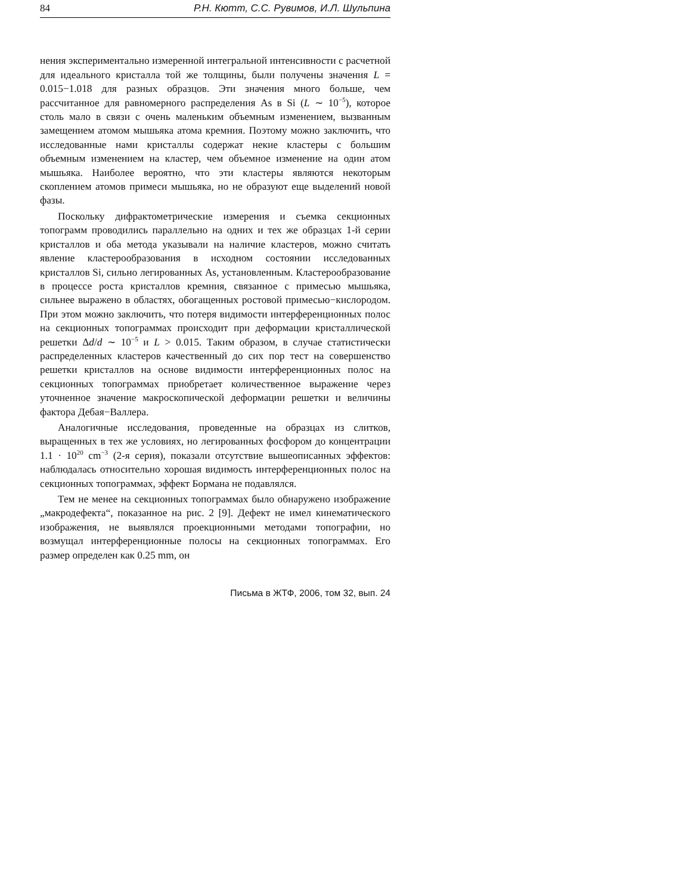84 Р.Н. Кютт, С.С. Рувимов, И.Л. Шульпина
нения экспериментально измеренной интегральной интенсивности с расчетной для идеального кристалла той же толщины, были получены значения L = 0.015−1.018 для разных образцов. Эти значения много больше, чем рассчитанное для равномерного распределения As в Si (L ∼ 10<sup>−5</sup>), которое столь мало в связи с очень маленьким объемным изменением, вызванным замещением атомом мышьяка атома кремния. Поэтому можно заключить, что исследованные нами кристаллы содержат некие кластеры с большим объемным изменением на кластер, чем объемное изменение на один атом мышьяка. Наиболее вероятно, что эти кластеры являются некоторым скоплением атомов примеси мышьяка, но не образуют еще выделений новой фазы.
Поскольку дифрактометрические измерения и съемка секционных топограмм проводились параллельно на одних и тех же образцах 1-й серии кристаллов и оба метода указывали на наличие кластеров, можно считать явление кластерообразования в исходном состоянии исследованных кристаллов Si, сильно легированных As, установленным. Кластерообразование в процессе роста кристаллов кремния, связанное с примесью мышьяка, сильнее выражено в областях, обогащенных ростовой примесью−кислородом. При этом можно заключить, что потеря видимости интерференционных полос на секционных топограммах происходит при деформации кристаллической решетки Δd/d ∼ 10<sup>−5</sup> и L > 0.015. Таким образом, в случае статистически распределенных кластеров качественный до сих пор тест на совершенство решетки кристаллов на основе видимости интерференционных полос на секционных топограммах приобретает количественное выражение через уточненное значение макроскопической деформации решетки и величины фактора Дебая−Валлера.
Аналогичные исследования, проведенные на образцах из слитков, выращенных в тех же условиях, но легированных фосфором до концентрации 1.1 · 10<sup>20</sup> cm<sup>−3</sup> (2-я серия), показали отсутствие вышеописанных эффектов: наблюдалась относительно хорошая видимость интерференционных полос на секционных топограммах, эффект Бормана не подавлялся.
Тем не менее на секционных топограммах было обнаружено изображение „макродефекта“, показанное на рис. 2 [9]. Дефект не имел кинематического изображения, не выявлялся проекционными методами топографии, но возмущал интерференционные полосы на секционных топограммах. Его размер определен как 0.25 mm, он
Письма в ЖТФ, 2006, том 32, вып. 24